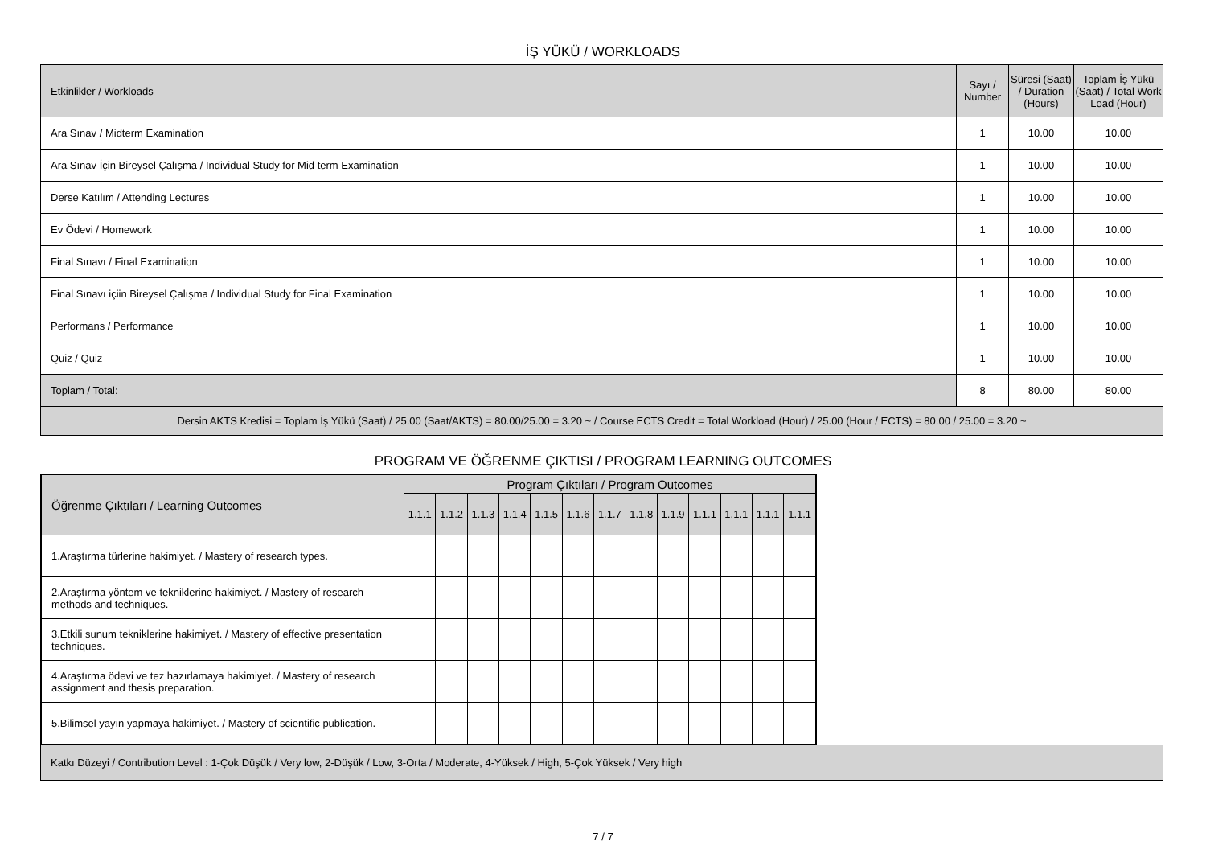İŞ YÜKÜ / WORKLOADS
| Etkinlikler / Workloads | Sayı / Number | Süresi (Saat) / Duration (Hours) | Toplam İş Yükü (Saat) / Total Work Load (Hour) |
| --- | --- | --- | --- |
| Ara Sınav / Midterm Examination | 1 | 10.00 | 10.00 |
| Ara Sınav İçin Bireysel Çalışma / Individual Study for Mid term Examination | 1 | 10.00 | 10.00 |
| Derse Katılım / Attending Lectures | 1 | 10.00 | 10.00 |
| Ev Ödevi / Homework | 1 | 10.00 | 10.00 |
| Final Sınavı / Final Examination | 1 | 10.00 | 10.00 |
| Final Sınavı içiin Bireysel Çalışma / Individual Study for Final Examination | 1 | 10.00 | 10.00 |
| Performans / Performance | 1 | 10.00 | 10.00 |
| Quiz / Quiz | 1 | 10.00 | 10.00 |
| Toplam / Total: | 8 | 80.00 | 80.00 |
| Dersin AKTS Kredisi = Toplam İş Yükü (Saat) / 25.00 (Saat/AKTS) = 80.00/25.00 = 3.20 ~ / Course ECTS Credit = Total Workload (Hour) / 25.00 (Hour / ECTS) = 80.00 / 25.00 = 3.20 ~ | | | |
PROGRAM VE ÖĞRENME ÇIKTISI / PROGRAM LEARNING OUTCOMES
| Öğrenme Çıktıları / Learning Outcomes | Program Çıktıları / Program Outcomes | | | | | | | | | | | | |
| | 1.1.1 | 1.1.2 | 1.1.3 | 1.1.4 | 1.1.5 | 1.1.6 | 1.1.7 | 1.1.8 | 1.1.9 | 1.1.1 | 1.1.1 | 1.1.1 | 1.1.1 |
| 1.Araştırma türlerine hakimiyet. / Mastery of research types. | | | | | | | | | | | | | |
| 2.Araştırma yöntem ve tekniklerine hakimiyet. / Mastery of research methods and techniques. | | | | | | | | | | | | | |
| 3.Etkili sunum tekniklerine hakimiyet. / Mastery of effective presentation techniques. | | | | | | | | | | | | | |
| 4.Araştırma ödevi ve tez hazırlamaya hakimiyet. / Mastery of research assignment and thesis preparation. | | | | | | | | | | | | | |
| 5.Bilimsel yayın yapmaya hakimiyet. / Mastery of scientific publication. | | | | | | | | | | | | | |
Katkı Düzeyi / Contribution Level : 1-Çok Düşük / Very low, 2-Düşük / Low, 3-Orta / Moderate, 4-Yüksek / High, 5-Çok Yüksek / Very high
7 / 7